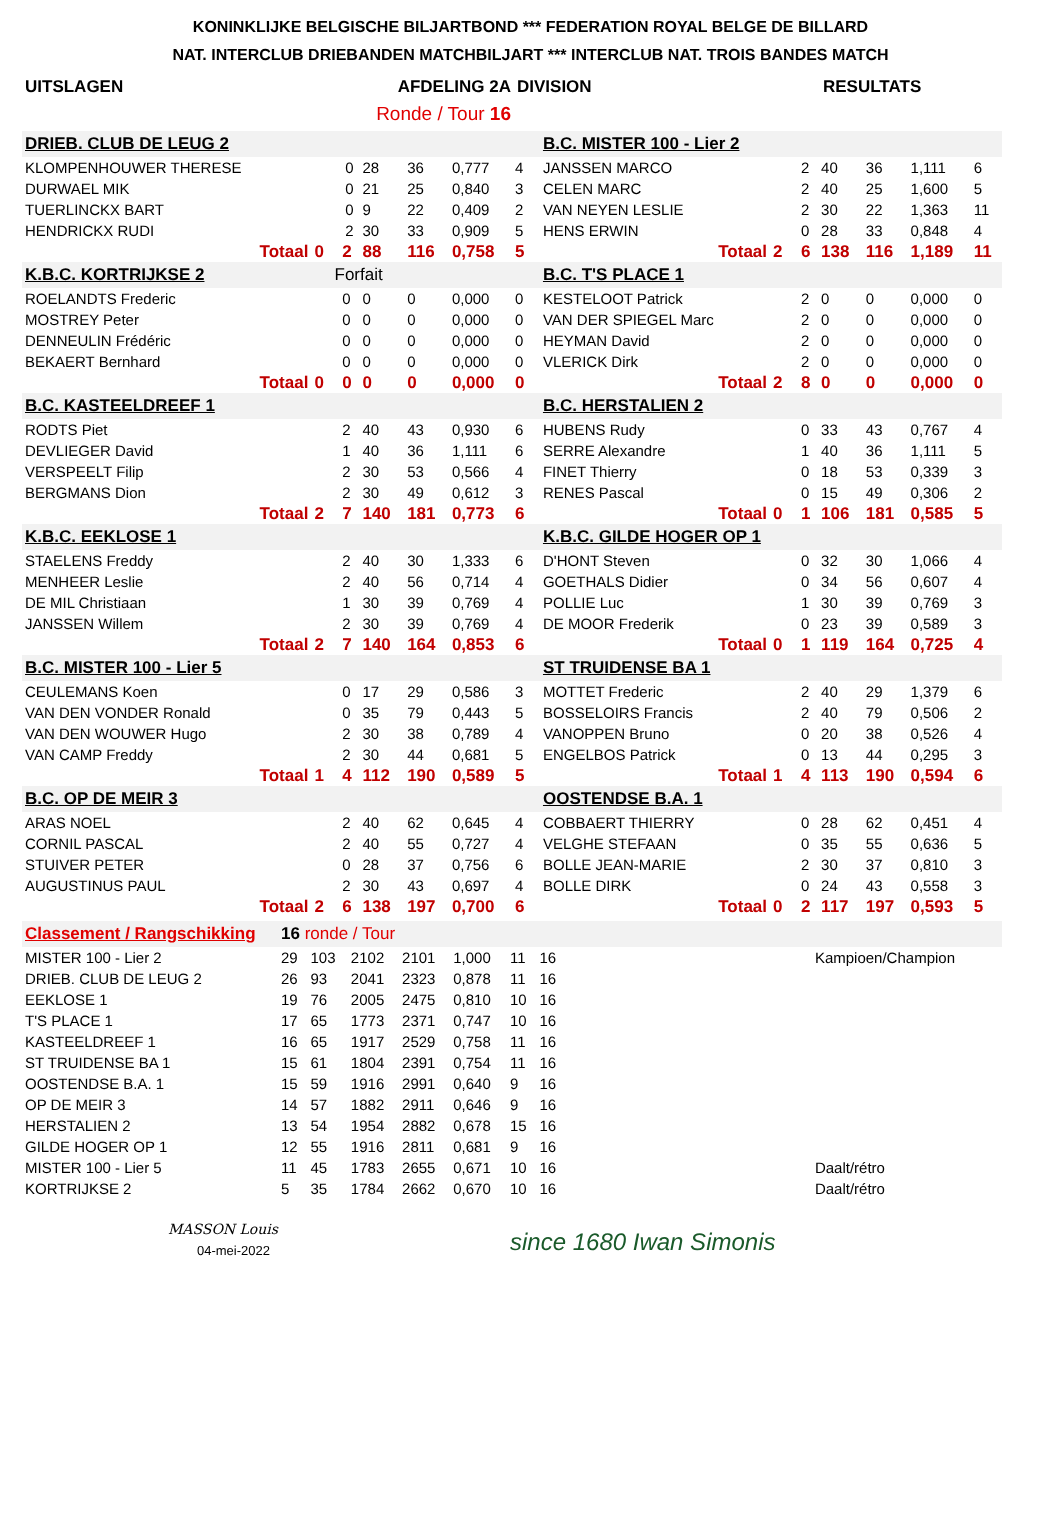KONINKLIJKE BELGISCHE BILJARTBOND *** FEDERATION ROYAL BELGE DE BILLARD
NAT. INTERCLUB DRIEBANDEN MATCHBILJART *** INTERCLUB NAT. TROIS BANDES MATCH
| UITSLAGEN | AFDELING 2A | DIVISION | RESULTATS |
| | Ronde / Tour 16 | | |
| DRIEB. CLUB DE LEUG 2 | | | | | | | | | B.C. MISTER 100 - Lier 2 | | | | | | | |
| KLOMPENHOUWER THERESE | | | 0 | 28 | 36 | 0,777 | 4 | | JANSSEN MARCO | | | 2 | 40 | 36 | 1,111 | 6 |
| DURWAEL MIK | | | 0 | 21 | 25 | 0,840 | 3 | | CELEN MARC | | | 2 | 40 | 25 | 1,600 | 5 |
| TUERLINCKX BART | | | 0 | 9 | 22 | 0,409 | 2 | | VAN NEYEN LESLIE | | | 2 | 30 | 22 | 1,363 | 11 |
| HENDRICKX RUDI | | | 2 | 30 | 33 | 0,909 | 5 | | HENS ERWIN | | | 0 | 28 | 33 | 0,848 | 4 |
| Totaal | 0 | | 2 | 88 | 116 | 0,758 | 5 | | Totaal | 2 | | 6 | 138 | 116 | 1,189 | 11 |
| K.B.C. KORTRIJKSE 2 | | Forfait | | | | | | | B.C. T'S PLACE 1 | | | | | | | |
| ROELANDTS Frederic | | | 0 | 0 | 0 | 0,000 | 0 | | KESTELOOT Patrick | | | 2 | 0 | 0 | 0,000 | 0 |
| MOSTREY Peter | | | 0 | 0 | 0 | 0,000 | 0 | | VAN DER SPIEGEL Marc | | | 2 | 0 | 0 | 0,000 | 0 |
| DENNEULIN Frédéric | | | 0 | 0 | 0 | 0,000 | 0 | | HEYMAN David | | | 2 | 0 | 0 | 0,000 | 0 |
| BEKAERT Bernhard | | | 0 | 0 | 0 | 0,000 | 0 | | VLERICK Dirk | | | 2 | 0 | 0 | 0,000 | 0 |
| Totaal | 0 | | 0 | 0 | 0 | 0,000 | 0 | | Totaal | 2 | | 8 | 0 | 0 | 0,000 | 0 |
| B.C. KASTEELDREEF 1 | | | | | | | | | B.C. HERSTALIEN 2 | | | | | | | |
| RODTS Piet | | | 2 | 40 | 43 | 0,930 | 6 | | HUBENS Rudy | | | 0 | 33 | 43 | 0,767 | 4 |
| DEVLIEGER David | | | 1 | 40 | 36 | 1,111 | 6 | | SERRE Alexandre | | | 1 | 40 | 36 | 1,111 | 5 |
| VERSPEELT Filip | | | 2 | 30 | 53 | 0,566 | 4 | | FINET Thierry | | | 0 | 18 | 53 | 0,339 | 3 |
| BERGMANS Dion | | | 2 | 30 | 49 | 0,612 | 3 | | RENES Pascal | | | 0 | 15 | 49 | 0,306 | 2 |
| Totaal | 2 | | 7 | 140 | 181 | 0,773 | 6 | | Totaal | 0 | | 1 | 106 | 181 | 0,585 | 5 |
| K.B.C. EEKLOSE 1 | | | | | | | | | K.B.C. GILDE HOGER OP 1 | | | | | | | |
| STAELENS Freddy | | | 2 | 40 | 30 | 1,333 | 6 | | D'HONT Steven | | | 0 | 32 | 30 | 1,066 | 4 |
| MENHEER Leslie | | | 2 | 40 | 56 | 0,714 | 4 | | GOETHALS Didier | | | 0 | 34 | 56 | 0,607 | 4 |
| DE MIL Christiaan | | | 1 | 30 | 39 | 0,769 | 4 | | POLLIE Luc | | | 1 | 30 | 39 | 0,769 | 3 |
| JANSSEN Willem | | | 2 | 30 | 39 | 0,769 | 4 | | DE MOOR Frederik | | | 0 | 23 | 39 | 0,589 | 3 |
| Totaal | 2 | | 7 | 140 | 164 | 0,853 | 6 | | Totaal | 0 | | 1 | 119 | 164 | 0,725 | 4 |
| B.C. MISTER 100 - Lier 5 | | | | | | | | | ST TRUIDENSE BA 1 | | | | | | | |
| CEULEMANS Koen | | | 0 | 17 | 29 | 0,586 | 3 | | MOTTET Frederic | | | 2 | 40 | 29 | 1,379 | 6 |
| VAN DEN VONDER Ronald | | | 0 | 35 | 79 | 0,443 | 5 | | BOSSELOIRS Francis | | | 2 | 40 | 79 | 0,506 | 2 |
| VAN DEN WOUWER Hugo | | | 2 | 30 | 38 | 0,789 | 4 | | VANOPPEN Bruno | | | 0 | 20 | 38 | 0,526 | 4 |
| VAN CAMP Freddy | | | 2 | 30 | 44 | 0,681 | 5 | | ENGELBOS Patrick | | | 0 | 13 | 44 | 0,295 | 3 |
| Totaal | 1 | | 4 | 112 | 190 | 0,589 | 5 | | Totaal | 1 | | 4 | 113 | 190 | 0,594 | 6 |
| B.C. OP DE MEIR 3 | | | | | | | | | OOSTENDSE B.A. 1 | | | | | | | |
| ARAS NOEL | | | 2 | 40 | 62 | 0,645 | 4 | | COBBAERT THIERRY | | | 0 | 28 | 62 | 0,451 | 4 |
| CORNIL PASCAL | | | 2 | 40 | 55 | 0,727 | 4 | | VELGHE STEFAAN | | | 0 | 35 | 55 | 0,636 | 5 |
| STUIVER PETER | | | 0 | 28 | 37 | 0,756 | 6 | | BOLLE JEAN-MARIE | | | 2 | 30 | 37 | 0,810 | 3 |
| AUGUSTINUS PAUL | | | 2 | 30 | 43 | 0,697 | 4 | | BOLLE DIRK | | | 0 | 24 | 43 | 0,558 | 3 |
| Totaal | 2 | | 6 | 138 | 197 | 0,700 | 6 | | Totaal | 0 | | 2 | 117 | 197 | 0,593 | 5 |
| Classement / Rangschikking | 16 ronde / Tour | | | | | | | | |
| MISTER 100 - Lier 2 | 29 | 103 | 2102 | 2101 | 1,000 | 11 | 16 | | Kampioen/Champion |
| DRIEB. CLUB DE LEUG 2 | 26 | 93 | 2041 | 2323 | 0,878 | 11 | 16 | | |
| EEKLOSE 1 | 19 | 76 | 2005 | 2475 | 0,810 | 10 | 16 | | |
| T'S PLACE 1 | 17 | 65 | 1773 | 2371 | 0,747 | 10 | 16 | | |
| KASTEELDREEF 1 | 16 | 65 | 1917 | 2529 | 0,758 | 11 | 16 | | |
| ST TRUIDENSE BA 1 | 15 | 61 | 1804 | 2391 | 0,754 | 11 | 16 | | |
| OOSTENDSE B.A. 1 | 15 | 59 | 1916 | 2991 | 0,640 | 9 | 16 | | |
| OP DE MEIR 3 | 14 | 57 | 1882 | 2911 | 0,646 | 9 | 16 | | |
| HERSTALIEN 2 | 13 | 54 | 1954 | 2882 | 0,678 | 15 | 16 | | |
| GILDE HOGER OP 1 | 12 | 55 | 1916 | 2811 | 0,681 | 9 | 16 | | |
| MISTER 100 - Lier 5 | 11 | 45 | 1783 | 2655 | 0,671 | 10 | 16 | | Daalt/rétro |
| KORTRIJKSE 2 | 5 | 35 | 1784 | 2662 | 0,670 | 10 | 16 | | Daalt/rétro |
MASSON Louis
04-mei-2022
since 1680 Iwan Simonis